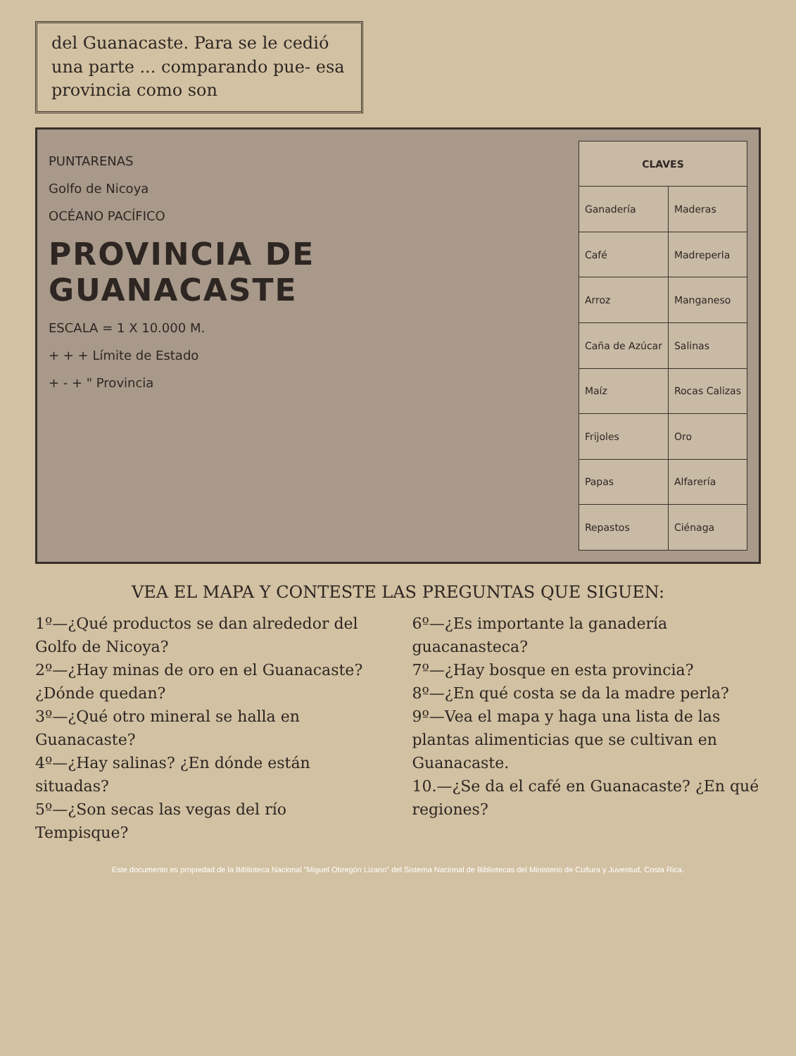del Guanacaste. Para se le cedió una parte ... comparando pue- esa provincia como son
PUNTARENAS
Golfo de Nicoya
OCÉANO PACÍFICO
PROVINCIA DE GUANACASTE
ESCALA = 1 X 10.000 M.
+ + + Límite de Estado
+ - + " Provincia
| CLAVES | |
| --- | --- |
| Ganadería | Maderas |
| Café | Madreperla |
| Arroz | Manganeso |
| Caña de Azúcar | Salinas |
| Maíz | Rocas Calizas |
| Frijoles | Oro |
| Papas | Alfarería |
| Repastos | Ciénaga |
VEA EL MAPA Y CONTESTE LAS PREGUNTAS QUE SIGUEN:
1º—¿Qué productos se dan alrededor del Golfo de Nicoya?
2º—¿Hay minas de oro en el Guanacaste? ¿Dónde quedan?
3º—¿Qué otro mineral se halla en Guanacaste?
4º—¿Hay salinas? ¿En dónde están situadas?
5º—¿Son secas las vegas del río Tempisque?
6º—¿Es importante la ganadería guacanasteca?
7º—¿Hay bosque en esta provincia?
8º—¿En qué costa se da la madre perla?
9º—Vea el mapa y haga una lista de las plantas alimenticias que se cultivan en Guanacaste.
10.—¿Se da el café en Guanacaste? ¿En qué regiones?
Este documento es propiedad de la Biblioteca Nacional "Miguel Obregón Lizano" del Sistema Nacional de Bibliotecas del Ministerio de Cultura y Juventud, Costa Rica.